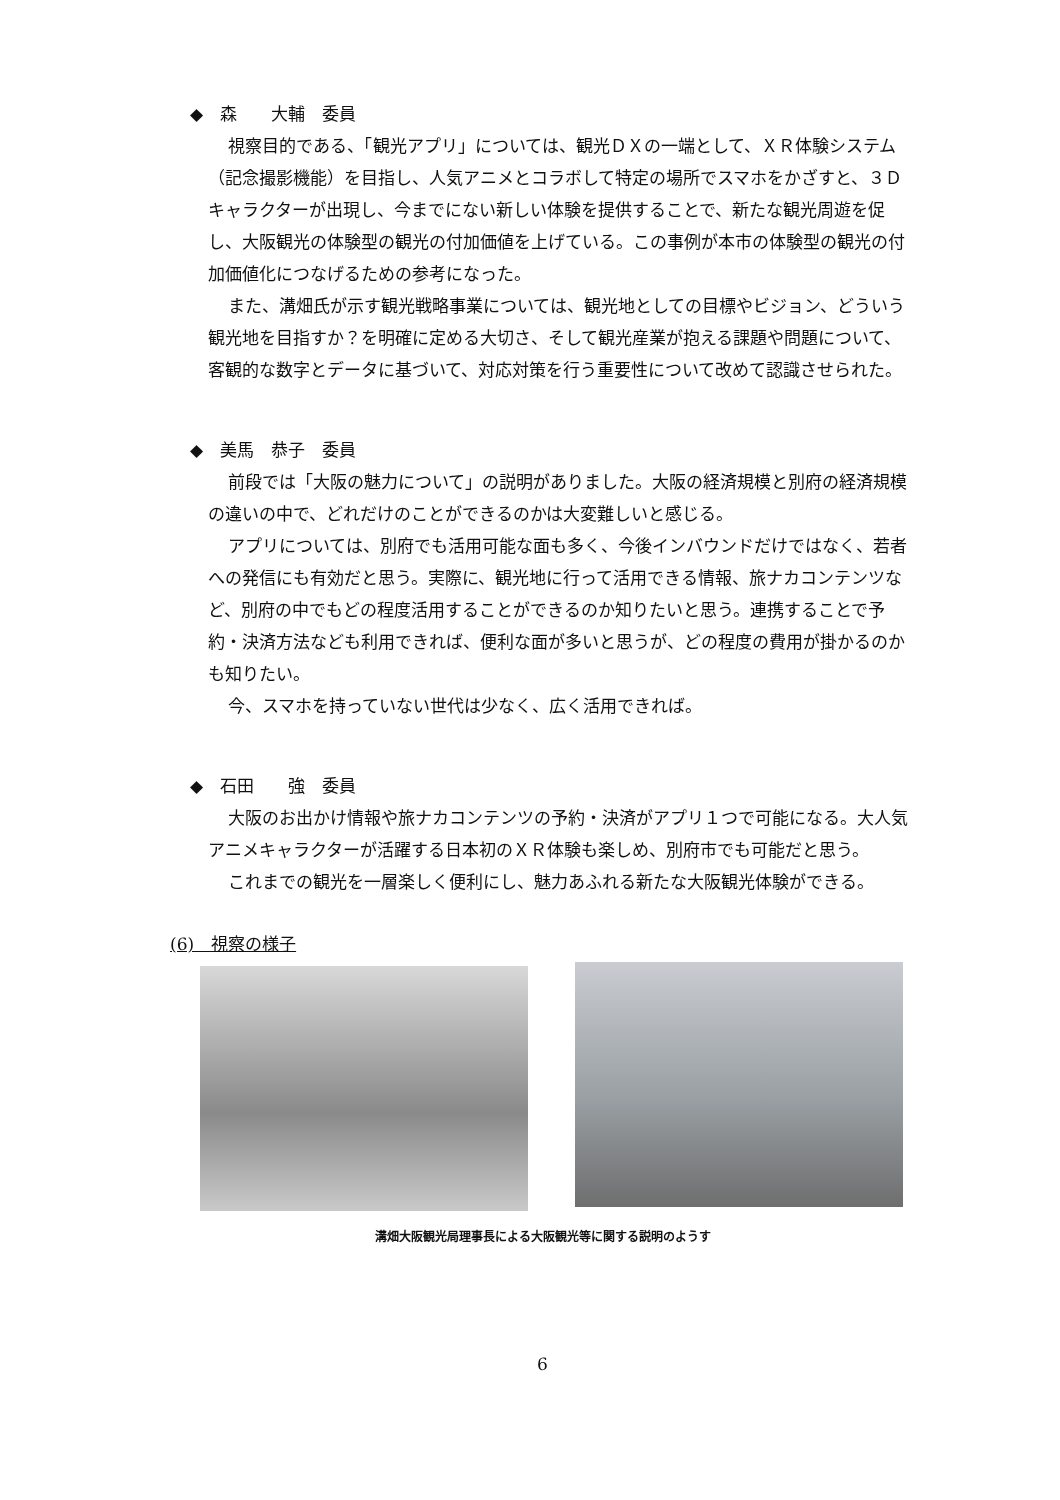◆　森　　大輔　委員
視察目的である、「観光アプリ」については、観光ＤＸの一端として、ＸＲ体験システム（記念撮影機能）を目指し、人気アニメとコラボして特定の場所でスマホをかざすと、３Ｄキャラクターが出現し、今までにない新しい体験を提供することで、新たな観光周遊を促し、大阪観光の体験型の観光の付加価値を上げている。この事例が本市の体験型の観光の付加価値化につなげるための参考になった。
また、溝畑氏が示す観光戦略事業については、観光地としての目標やビジョン、どういう観光地を目指すか？を明確に定める大切さ、そして観光産業が抱える課題や問題について、客観的な数字とデータに基づいて、対応対策を行う重要性について改めて認識させられた。
◆　美馬　恭子　委員
前段では「大阪の魅力について」の説明がありました。大阪の経済規模と別府の経済規模の違いの中で、どれだけのことができるのかは大変難しいと感じる。
アプリについては、別府でも活用可能な面も多く、今後インバウンドだけではなく、若者への発信にも有効だと思う。実際に、観光地に行って活用できる情報、旅ナカコンテンツなど、別府の中でもどの程度活用することができるのか知りたいと思う。連携することで予約・決済方法なども利用できれば、便利な面が多いと思うが、どの程度の費用が掛かるのかも知りたい。
今、スマホを持っていない世代は少なく、広く活用できれば。
◆　石田　　強　委員
大阪のお出かけ情報や旅ナカコンテンツの予約・決済がアプリ１つで可能になる。大人気アニメキャラクターが活躍する日本初のＸＲ体験も楽しめ、別府市でも可能だと思う。
これまでの観光を一層楽しく便利にし、魅力あふれる新たな大阪観光体験ができる。
(6)　視察の様子
溝畑大阪観光局理事長による大阪観光等に関する説明のようす
6